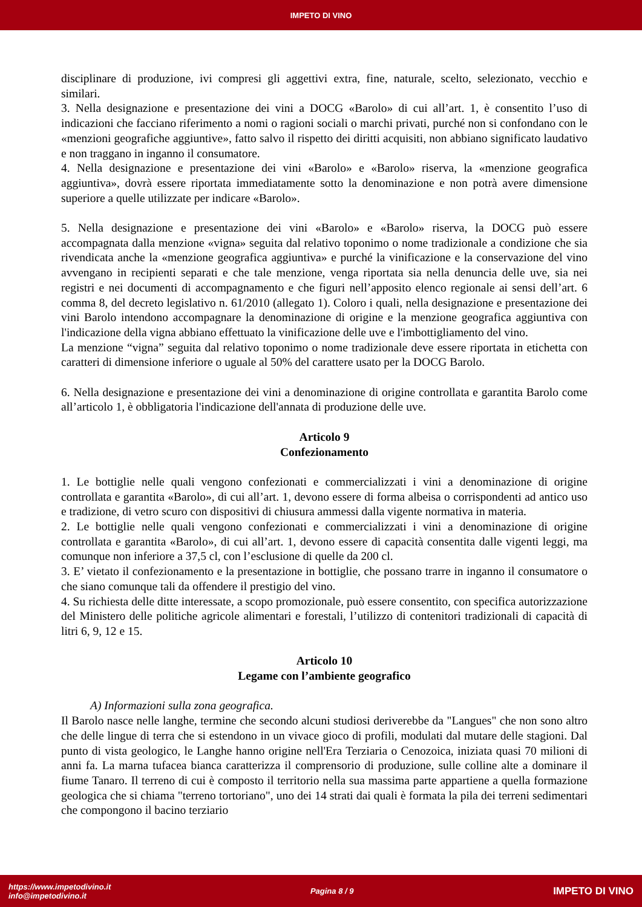IMPETO DI VINO
disciplinare di produzione, ivi compresi gli aggettivi extra, fine, naturale, scelto, selezionato, vecchio e similari.
3. Nella designazione e presentazione dei vini a DOCG «Barolo» di cui all’art. 1, è consentito l’uso di indicazioni che facciano riferimento a nomi o ragioni sociali o marchi privati, purché non si confondano con le «menzioni geografiche aggiuntive», fatto salvo il rispetto dei diritti acquisiti, non abbiano significato laudativo e non traggano in inganno il consumatore.
4. Nella designazione e presentazione dei vini «Barolo» e «Barolo» riserva, la «menzione geografica aggiuntiva», dovrà essere riportata immediatamente sotto la denominazione e non potrà avere dimensione superiore a quelle utilizzate per indicare «Barolo».
5. Nella designazione e presentazione dei vini «Barolo» e «Barolo» riserva, la DOCG può essere accompagnata dalla menzione «vigna» seguita dal relativo toponimo o nome tradizionale a condizione che sia rivendicata anche la «menzione geografica aggiuntiva» e purché la vinificazione e la conservazione del vino avvengano in recipienti separati e che tale menzione, venga riportata sia nella denuncia delle uve, sia nei registri e nei documenti di accompagnamento e che figuri nell’apposito elenco regionale ai sensi dell’art. 6 comma 8, del decreto legislativo n. 61/2010 (allegato 1). Coloro i quali, nella designazione e presentazione dei vini Barolo intendono accompagnare la denominazione di origine e la menzione geografica aggiuntiva con l'indicazione della vigna abbiano effettuato la vinificazione delle uve e l'imbottigliamento del vino.
La menzione “vigna” seguita dal relativo toponimo o nome tradizionale deve essere riportata in etichetta con caratteri di dimensione inferiore o uguale al 50% del carattere usato per la DOCG Barolo.
6. Nella designazione e presentazione dei vini a denominazione di origine controllata e garantita Barolo come all’articolo 1, è obbligatoria l'indicazione dell'annata di produzione delle uve.
Articolo 9
Confezionamento
1. Le bottiglie nelle quali vengono confezionati e commercializzati i vini a denominazione di origine controllata e garantita «Barolo», di cui all’art. 1, devono essere di forma albeisa o corrispondenti ad antico uso e tradizione, di vetro scuro con dispositivi di chiusura ammessi dalla vigente normativa in materia.
2. Le bottiglie nelle quali vengono confezionati e commercializzati i vini a denominazione di origine controllata e garantita «Barolo», di cui all’art. 1, devono essere di capacità consentita dalle vigenti leggi, ma comunque non inferiore a 37,5 cl, con l’esclusione di quelle da 200 cl.
3. E’ vietato il confezionamento e la presentazione in bottiglie, che possano trarre in inganno il consumatore o che siano comunque tali da offendere il prestigio del vino.
4. Su richiesta delle ditte interessate, a scopo promozionale, può essere consentito, con specifica autorizzazione del Ministero delle politiche agricole alimentari e forestali, l’utilizzo di contenitori tradizionali di capacità di litri 6, 9, 12 e 15.
Articolo 10
Legame con l’ambiente geografico
A) Informazioni sulla zona geografica.
Il Barolo nasce nelle langhe, termine che secondo alcuni studiosi deriverebbe da "Langues" che non sono altro che delle lingue di terra che si estendono in un vivace gioco di profili, modulati dal mutare delle stagioni. Dal punto di vista geologico, le Langhe hanno origine nell'Era Terziaria o Cenozoica, iniziata quasi 70 milioni di anni fa. La marna tufacea bianca caratterizza il comprensorio di produzione, sulle colline alte a dominare il fiume Tanaro. Il terreno di cui è composto il territorio nella sua massima parte appartiene a quella formazione geologica che si chiama "terreno tortoriano", uno dei 14 strati dai quali è formata la pila dei terreni sedimentari che compongono il bacino terziario
https://www.impetodivino.it
info@impetodivino.it
Pagina 8 / 9
IMPETO DI VINO